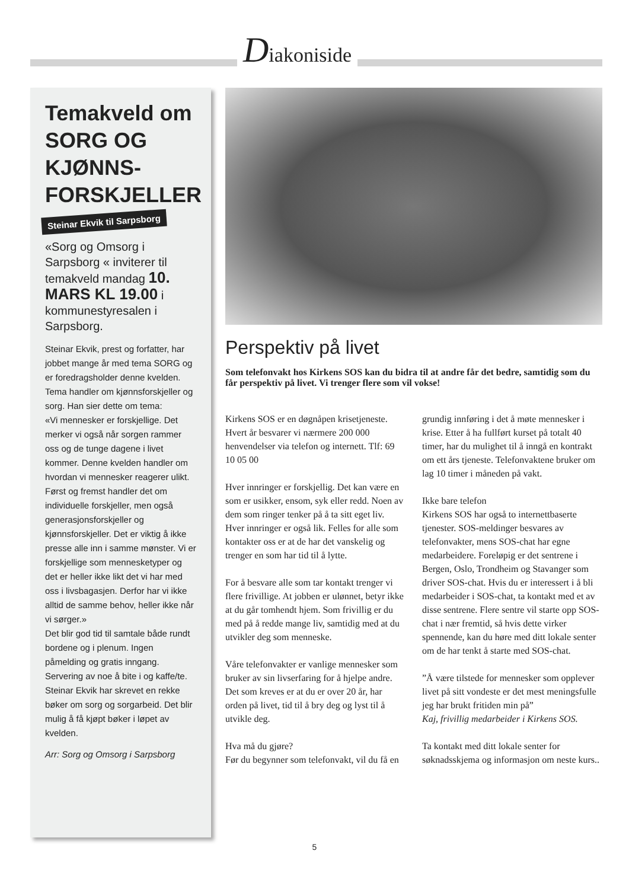Diakoniside
Temakveld om SORG OG KJØNNS-FORSKJELLER
Steinar Ekvik til Sarpsborg
«Sorg og Omsorg i Sarpsborg « inviterer til temakveld mandag 10. MARS KL 19.00 i kommunestyresalen i Sarpsborg.
Steinar Ekvik, prest og forfatter, har jobbet mange år med tema SORG og er foredragsholder denne kvelden. Tema handler om kjønnsforskjeller og sorg. Han sier dette om tema:
«Vi mennesker er forskjellige. Det merker vi også når sorgen rammer oss og de tunge dagene i livet kommer. Denne kvelden handler om hvordan vi mennesker reagerer ulikt.
Først og fremst handler det om individuelle forskjeller, men også generasjonsforskjeller og kjønnsforskjeller. Det er viktig å ikke presse alle inn i samme mønster. Vi er forskjellige som mennesketyper og det er heller ikke likt det vi har med oss i livsbagasjen. Derfor har vi ikke alltid de samme behov, heller ikke når vi sørger.»
Det blir god tid til samtale både rundt bordene og i plenum. Ingen påmelding og gratis inngang. Servering av noe å bite i og kaffe/te.
Steinar Ekvik har skrevet en rekke bøker om sorg og sorgarbeid. Det blir mulig å få kjøpt bøker i løpet av kvelden.
Arr: Sorg og Omsorg i Sarpsborg
Perspektiv på livet
Som telefonvakt hos Kirkens SOS kan du bidra til at andre får det bedre, samtidig som du får perspektiv på livet. Vi trenger flere som vil vokse!
Kirkens SOS er en døgnåpen krisetjeneste. Hvert år besvarer vi nærmere 200 000 henvendelser via telefon og internett. Tlf: 69 10 05 00
Hver innringer er forskjellig. Det kan være en som er usikker, ensom, syk eller redd. Noen av dem som ringer tenker på å ta sitt eget liv.
Hver innringer er også lik. Felles for alle som kontakter oss er at de har det vanskelig og trenger en som har tid til å lytte.
For å besvare alle som tar kontakt trenger vi flere frivillige. At jobben er ulønnet, betyr ikke at du går tomhendt hjem. Som frivillig er du med på å redde mange liv, samtidig med at du utvikler deg som menneske.
Våre telefonvakter er vanlige mennesker som bruker av sin livserfaring for å hjelpe andre. Det som kreves er at du er over 20 år, har orden på livet, tid til å bry deg og lyst til å utvikle deg.
Hva må du gjøre?
Før du begynner som telefonvakt, vil du få en grundig innføring i det å møte mennesker i krise. Etter å ha fullført kurset på totalt 40 timer, har du mulighet til å inngå en kontrakt om ett års tjeneste. Telefonvaktene bruker om lag 10 timer i måneden på vakt.
Ikke bare telefon
Kirkens SOS har også to internettbaserte tjenester. SOS-meldinger besvares av telefonvakter, mens SOS-chat har egne medarbeidere. Foreløpig er det sentrene i Bergen, Oslo, Trondheim og Stavanger som driver SOS-chat. Hvis du er interessert i å bli medarbeider i SOS-chat, ta kontakt med et av disse sentrene. Flere sentre vil starte opp SOS-chat i nær fremtid, så hvis dette virker spennende, kan du høre med ditt lokale senter om de har tenkt å starte med SOS-chat.
”Å være tilstede for mennesker som opplever livet på sitt vondeste er det mest meningsfulle jeg har brukt fritiden min på”
Kaj, frivillig medarbeider i Kirkens SOS.
Ta kontakt med ditt lokale senter for søknadsskjema og informasjon om neste kurs..
5